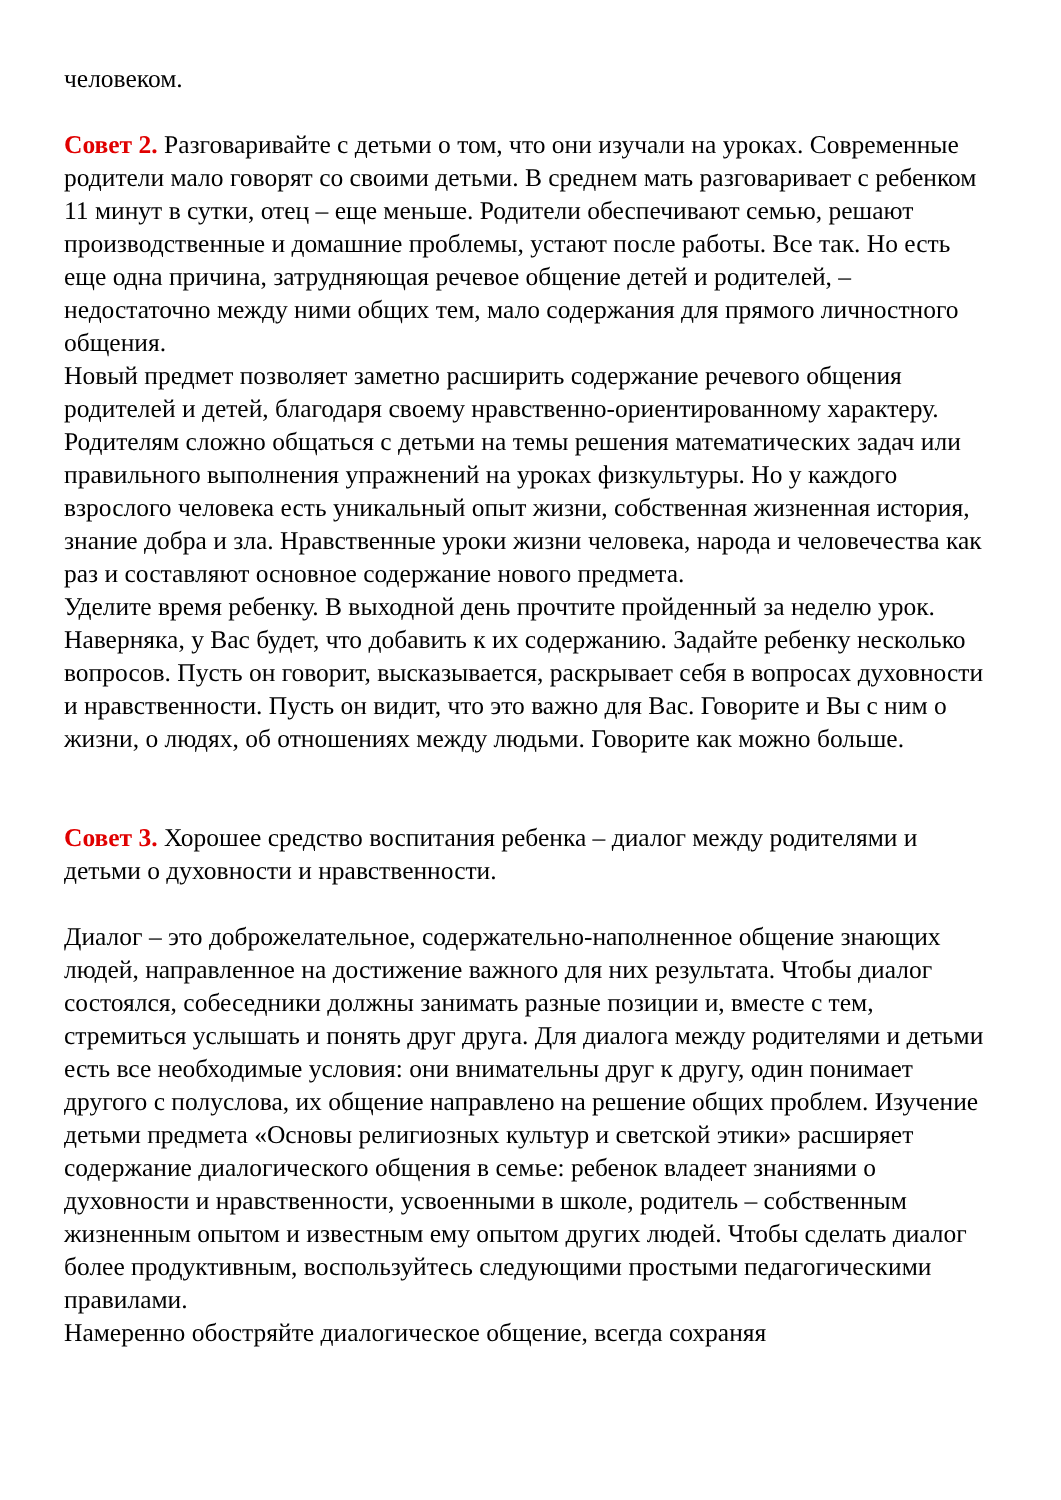человеком.
Совет 2. Разговаривайте с детьми о том, что они изучали на уроках. Современные родители мало говорят со своими детьми. В среднем мать разговаривает с ребенком 11 минут в сутки, отец – еще меньше. Родители обеспечивают семью, решают производственные и домашние проблемы, устают после работы. Все так. Но есть еще одна причина, затрудняющая речевое общение детей и родителей, – недостаточно между ними общих тем, мало содержания для прямого личностного общения.
Новый предмет позволяет заметно расширить содержание речевого общения родителей и детей, благодаря своему нравственно-ориентированному характеру. Родителям сложно общаться с детьми на темы решения математических задач или правильного выполнения упражнений на уроках физкультуры. Но у каждого взрослого человека есть уникальный опыт жизни, собственная жизненная история, знание добра и зла. Нравственные уроки жизни человека, народа и человечества как раз и составляют основное содержание нового предмета.
Уделите время ребенку. В выходной день прочтите пройденный за неделю урок. Наверняка, у Вас будет, что добавить к их содержанию. Задайте ребенку несколько вопросов. Пусть он говорит, высказывается, раскрывает себя в вопросах духовности и нравственности. Пусть он видит, что это важно для Вас. Говорите и Вы с ним о жизни, о людях, об отношениях между людьми. Говорите как можно больше.
Совет 3. Хорошее средство воспитания ребенка – диалог между родителями и детьми о духовности и нравственности.
Диалог – это доброжелательное, содержательно-наполненное общение знающих людей, направленное на достижение важного для них результата. Чтобы диалог состоялся, собеседники должны занимать разные позиции и, вместе с тем, стремиться услышать и понять друг друга. Для диалога между родителями и детьми есть все необходимые условия: они внимательны друг к другу, один понимает другого с полуслова, их общение направлено на решение общих проблем. Изучение детьми предмета «Основы религиозных культур и светской этики» расширяет содержание диалогического общения в семье: ребенок владеет знаниями о духовности и нравственности, усвоенными в школе, родитель – собственным жизненным опытом и известным ему опытом других людей. Чтобы сделать диалог более продуктивным, воспользуйтесь следующими простыми педагогическими правилами.
Намеренно обостряйте диалогическое общение, всегда сохраняя